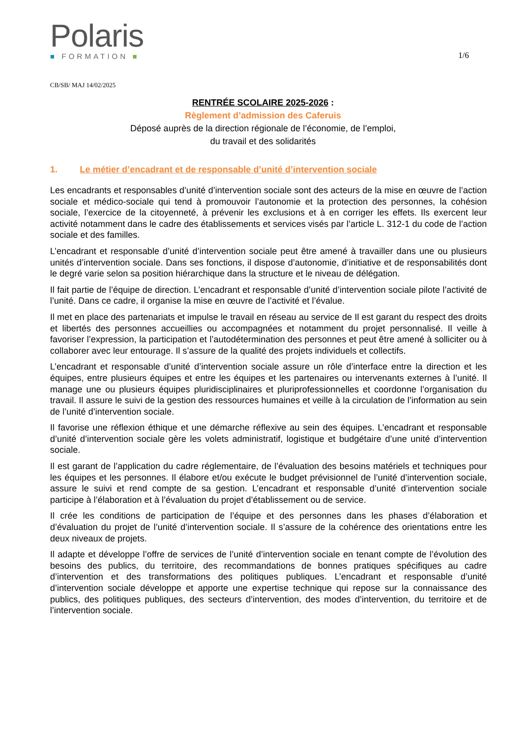Polaris
■ FORMATION ■
1/6
CB/SB/ MAJ 14/02/2025
RENTRÉE SCOLAIRE 2025-2026 :
Règlement d’admission des Caferuis
Déposé auprès de la direction régionale de l’économie, de l’emploi,
du travail et des solidarités
1. Le métier d’encadrant et de responsable d’unité d’intervention sociale
Les encadrants et responsables d’unité d’intervention sociale sont des acteurs de la mise en œuvre de l’action sociale et médico-sociale qui tend à promouvoir l’autonomie et la protection des personnes, la cohésion sociale, l’exercice de la citoyenneté, à prévenir les exclusions et à en corriger les effets. Ils exercent leur activité notamment dans le cadre des établissements et services visés par l’article L. 312-1 du code de l’action sociale et des familles.
L’encadrant et responsable d’unité d’intervention sociale peut être amené à travailler dans une ou plusieurs unités d’intervention sociale. Dans ses fonctions, il dispose d’autonomie, d’initiative et de responsabilités dont le degré varie selon sa position hiérarchique dans la structure et le niveau de délégation.
Il fait partie de l’équipe de direction. L’encadrant et responsable d’unité d’intervention sociale pilote l’activité de l’unité. Dans ce cadre, il organise la mise en œuvre de l’activité et l’évalue.
Il met en place des partenariats et impulse le travail en réseau au service de Il est garant du respect des droits et libertés des personnes accueillies ou accompagnées et notamment du projet personnalisé. Il veille à favoriser l’expression, la participation et l’autodétermination des personnes et peut être amené à solliciter ou à collaborer avec leur entourage. Il s’assure de la qualité des projets individuels et collectifs.
L’encadrant et responsable d’unité d’intervention sociale assure un rôle d’interface entre la direction et les équipes, entre plusieurs équipes et entre les équipes et les partenaires ou intervenants externes à l’unité. Il manage une ou plusieurs équipes pluridisciplinaires et pluriprofessionnelles et coordonne l’organisation du travail. Il assure le suivi de la gestion des ressources humaines et veille à la circulation de l’information au sein de l’unité d’intervention sociale.
Il favorise une réflexion éthique et une démarche réflexive au sein des équipes. L’encadrant et responsable d’unité d’intervention sociale gère les volets administratif, logistique et budgétaire d’une unité d’intervention sociale.
Il est garant de l’application du cadre réglementaire, de l’évaluation des besoins matériels et techniques pour les équipes et les personnes. Il élabore et/ou exécute le budget prévisionnel de l’unité d’intervention sociale, assure le suivi et rend compte de sa gestion. L’encadrant et responsable d’unité d’intervention sociale participe à l’élaboration et à l’évaluation du projet d’établissement ou de service.
Il crée les conditions de participation de l’équipe et des personnes dans les phases d’élaboration et d’évaluation du projet de l’unité d’intervention sociale. Il s’assure de la cohérence des orientations entre les deux niveaux de projets.
Il adapte et développe l’offre de services de l’unité d’intervention sociale en tenant compte de l’évolution des besoins des publics, du territoire, des recommandations de bonnes pratiques spécifiques au cadre d’intervention et des transformations des politiques publiques. L’encadrant et responsable d’unité d’intervention sociale développe et apporte une expertise technique qui repose sur la connaissance des publics, des politiques publiques, des secteurs d’intervention, des modes d’intervention, du territoire et de l’intervention sociale.